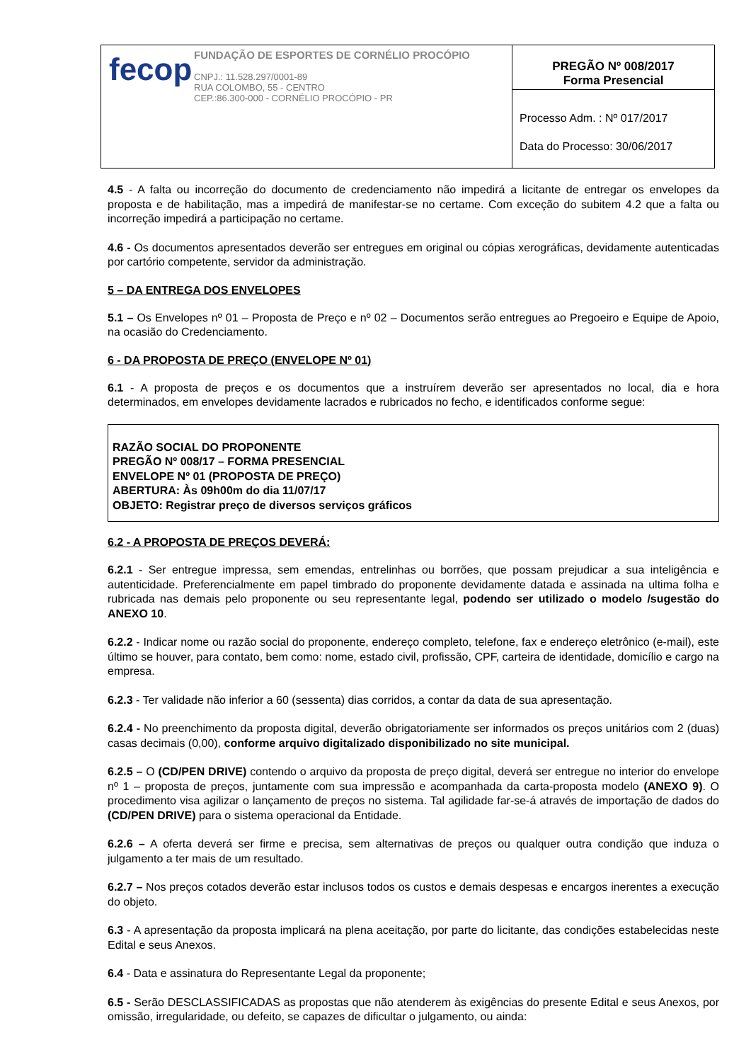| fecop FUNDAÇÃO DE ESPORTES DE CORNÉLIO PROCÓPIO CNPJ.: 11.528.297/0001-89 RUA COLOMBO, 55 - CENTRO CEP.:86.300-000 - CORNÉLIO PROCÓPIO - PR | PREGÃO Nº 008/2017 Forma Presencial |
| | Processo Adm. : Nº 017/2017 Data do Processo: 30/06/2017 |
4.5 - A falta ou incorreção do documento de credenciamento não impedirá a licitante de entregar os envelopes da proposta e de habilitação, mas a impedirá de manifestar-se no certame. Com exceção do subitem 4.2 que a falta ou incorreção impedirá a participação no certame.
4.6 - Os documentos apresentados deverão ser entregues em original ou cópias xerográficas, devidamente autenticadas por cartório competente, servidor da administração.
5 – DA ENTREGA DOS ENVELOPES
5.1 – Os Envelopes nº 01 – Proposta de Preço e nº 02 – Documentos serão entregues ao Pregoeiro e Equipe de Apoio, na ocasião do Credenciamento.
6 - DA PROPOSTA DE PREÇO (ENVELOPE Nº 01)
6.1 - A proposta de preços e os documentos que a instruírem deverão ser apresentados no local, dia e hora determinados, em envelopes devidamente lacrados e rubricados no fecho, e identificados conforme segue:
RAZÃO SOCIAL DO PROPONENTE
PREGÃO Nº 008/17 – FORMA PRESENCIAL
ENVELOPE Nº 01 (PROPOSTA DE PREÇO)
ABERTURA: Às 09h00m do dia 11/07/17
OBJETO: Registrar preço de diversos serviços gráficos
6.2 - A PROPOSTA DE PREÇOS DEVERÁ:
6.2.1 - Ser entregue impressa, sem emendas, entrelinhas ou borrões, que possam prejudicar a sua inteligência e autenticidade. Preferencialmente em papel timbrado do proponente devidamente datada e assinada na ultima folha e rubricada nas demais pelo proponente ou seu representante legal, podendo ser utilizado o modelo /sugestão do ANEXO 10.
6.2.2 - Indicar nome ou razão social do proponente, endereço completo, telefone, fax e endereço eletrônico (e-mail), este último se houver, para contato, bem como: nome, estado civil, profissão, CPF, carteira de identidade, domicílio e cargo na empresa.
6.2.3 - Ter validade não inferior a 60 (sessenta) dias corridos, a contar da data de sua apresentação.
6.2.4 - No preenchimento da proposta digital, deverão obrigatoriamente ser informados os preços unitários com 2 (duas) casas decimais (0,00), conforme arquivo digitalizado disponibilizado no site municipal.
6.2.5 – O (CD/PEN DRIVE) contendo o arquivo da proposta de preço digital, deverá ser entregue no interior do envelope nº 1 – proposta de preços, juntamente com sua impressão e acompanhada da carta-proposta modelo (ANEXO 9). O procedimento visa agilizar o lançamento de preços no sistema. Tal agilidade far-se-á através de importação de dados do (CD/PEN DRIVE) para o sistema operacional da Entidade.
6.2.6 – A oferta deverá ser firme e precisa, sem alternativas de preços ou qualquer outra condição que induza o julgamento a ter mais de um resultado.
6.2.7 – Nos preços cotados deverão estar inclusos todos os custos e demais despesas e encargos inerentes a execução do objeto.
6.3 - A apresentação da proposta implicará na plena aceitação, por parte do licitante, das condições estabelecidas neste Edital e seus Anexos.
6.4 - Data e assinatura do Representante Legal da proponente;
6.5 - Serão DESCLASSIFICADAS as propostas que não atenderem às exigências do presente Edital e seus Anexos, por omissão, irregularidade, ou defeito, se capazes de dificultar o julgamento, ou ainda: